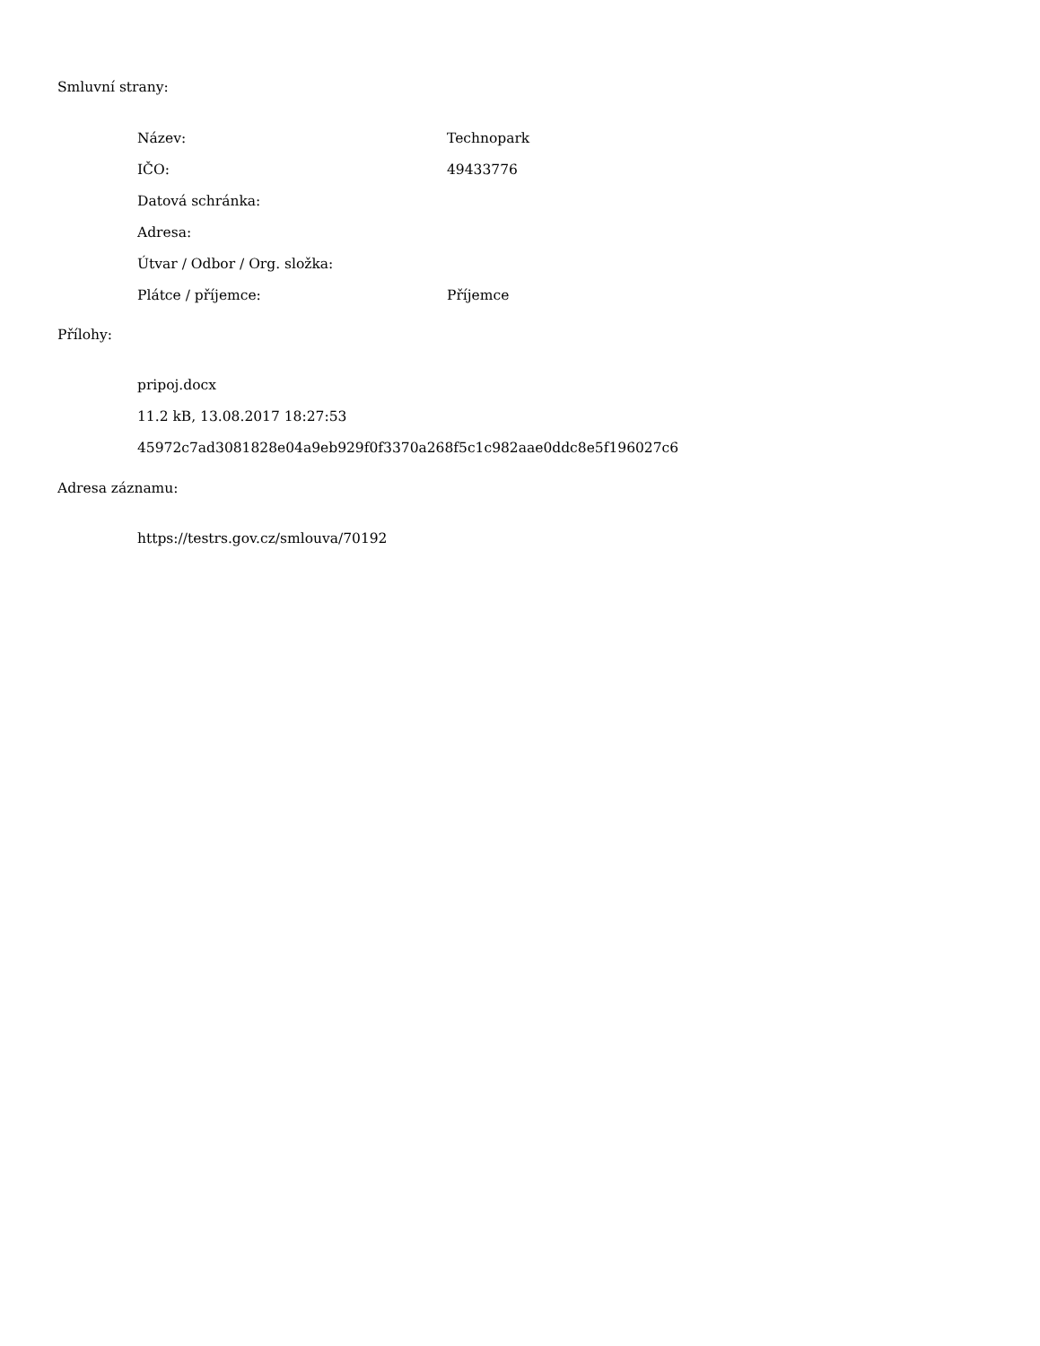Smluvní strany:
| Název: | Technopark |
| IČO: | 49433776 |
| Datová schránka: | |
| Adresa: | |
| Útvar / Odbor / Org. složka: | |
| Plátce / příjemce: | Příjemce |
Přílohy:
pripoj.docx
11.2 kB, 13.08.2017 18:27:53
45972c7ad3081828e04a9eb929f0f3370a268f5c1c982aae0ddc8e5f196027c6
Adresa záznamu:
https://testrs.gov.cz/smlouva/70192